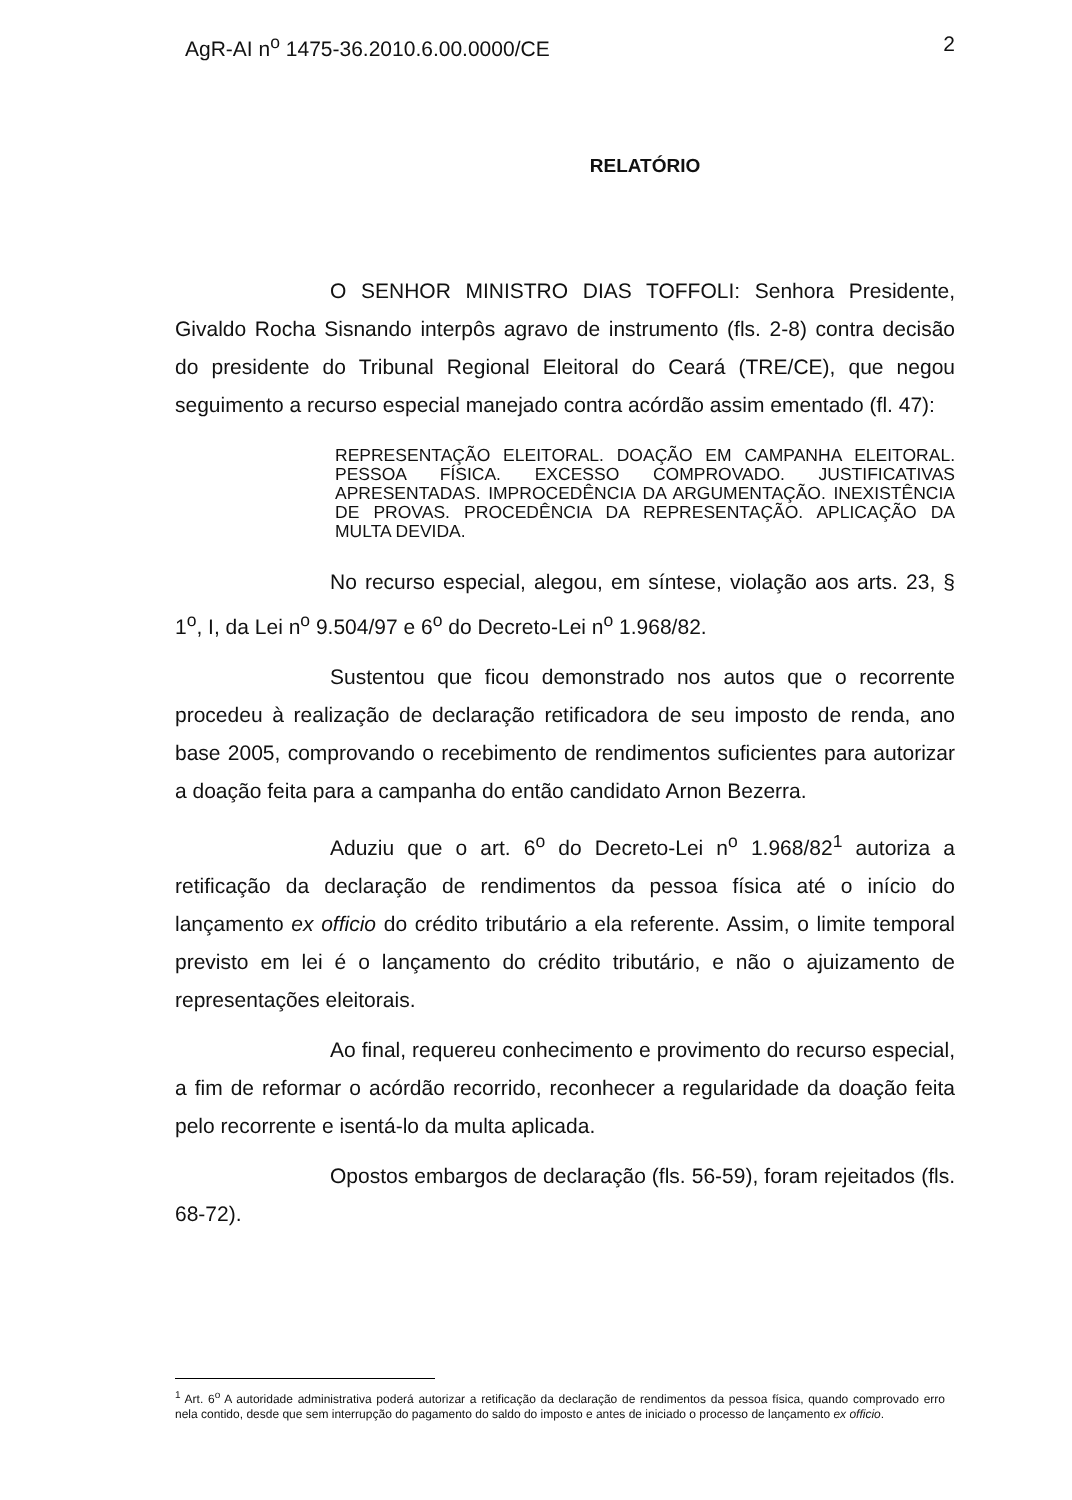AgR-AI n<sup>o</sup> 1475-36.2010.6.00.0000/CE 2
RELATÓRIO
O SENHOR MINISTRO DIAS TOFFOLI: Senhora Presidente, Givaldo Rocha Sisnando interpôs agravo de instrumento (fls. 2-8) contra decisão do presidente do Tribunal Regional Eleitoral do Ceará (TRE/CE), que negou seguimento a recurso especial manejado contra acórdão assim ementado (fl. 47):
REPRESENTAÇÃO ELEITORAL. DOAÇÃO EM CAMPANHA ELEITORAL. PESSOA FÍSICA. EXCESSO COMPROVADO. JUSTIFICATIVAS APRESENTADAS. IMPROCEDÊNCIA DA ARGUMENTAÇÃO. INEXISTÊNCIA DE PROVAS. PROCEDÊNCIA DA REPRESENTAÇÃO. APLICAÇÃO DA MULTA DEVIDA.
No recurso especial, alegou, em síntese, violação aos arts. 23, § 1<sup>o</sup>, I, da Lei n<sup>o</sup> 9.504/97 e 6<sup>o</sup> do Decreto-Lei n<sup>o</sup> 1.968/82.
Sustentou que ficou demonstrado nos autos que o recorrente procedeu à realização de declaração retificadora de seu imposto de renda, ano base 2005, comprovando o recebimento de rendimentos suficientes para autorizar a doação feita para a campanha do então candidato Arnon Bezerra.
Aduziu que o art. 6<sup>o</sup> do Decreto-Lei n<sup>o</sup> 1.968/82<sup>1</sup> autoriza a retificação da declaração de rendimentos da pessoa física até o início do lançamento ex officio do crédito tributário a ela referente. Assim, o limite temporal previsto em lei é o lançamento do crédito tributário, e não o ajuizamento de representações eleitorais.
Ao final, requereu conhecimento e provimento do recurso especial, a fim de reformar o acórdão recorrido, reconhecer a regularidade da doação feita pelo recorrente e isentá-lo da multa aplicada.
Opostos embargos de declaração (fls. 56-59), foram rejeitados (fls. 68-72).
<sup>1</sup> Art. 6<sup>o</sup> A autoridade administrativa poderá autorizar a retificação da declaração de rendimentos da pessoa física, quando comprovado erro nela contido, desde que sem interrupção do pagamento do saldo do imposto e antes de iniciado o processo de lançamento ex officio.